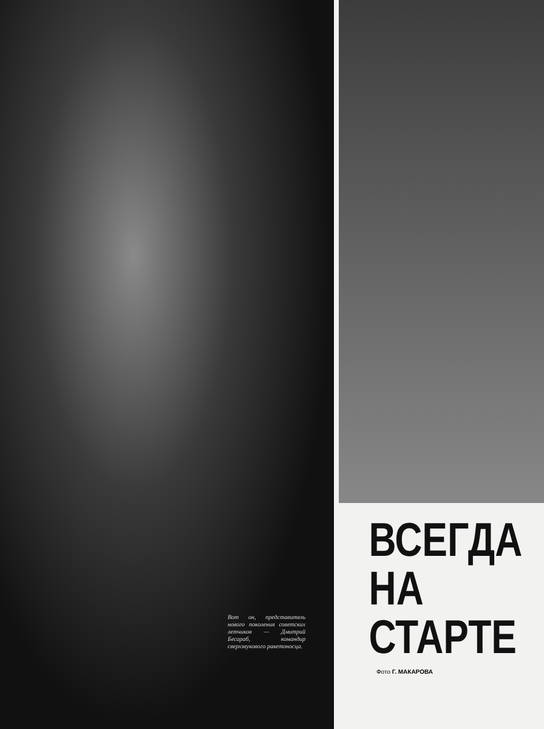Вот он, представитель нового поколения советских летчиков — Дмитрий Бесараб, командир сверхзвукового ракетоносца.
ВСЕГДА
НА
СТАРТЕ
Фото Г. МАКАРОВА